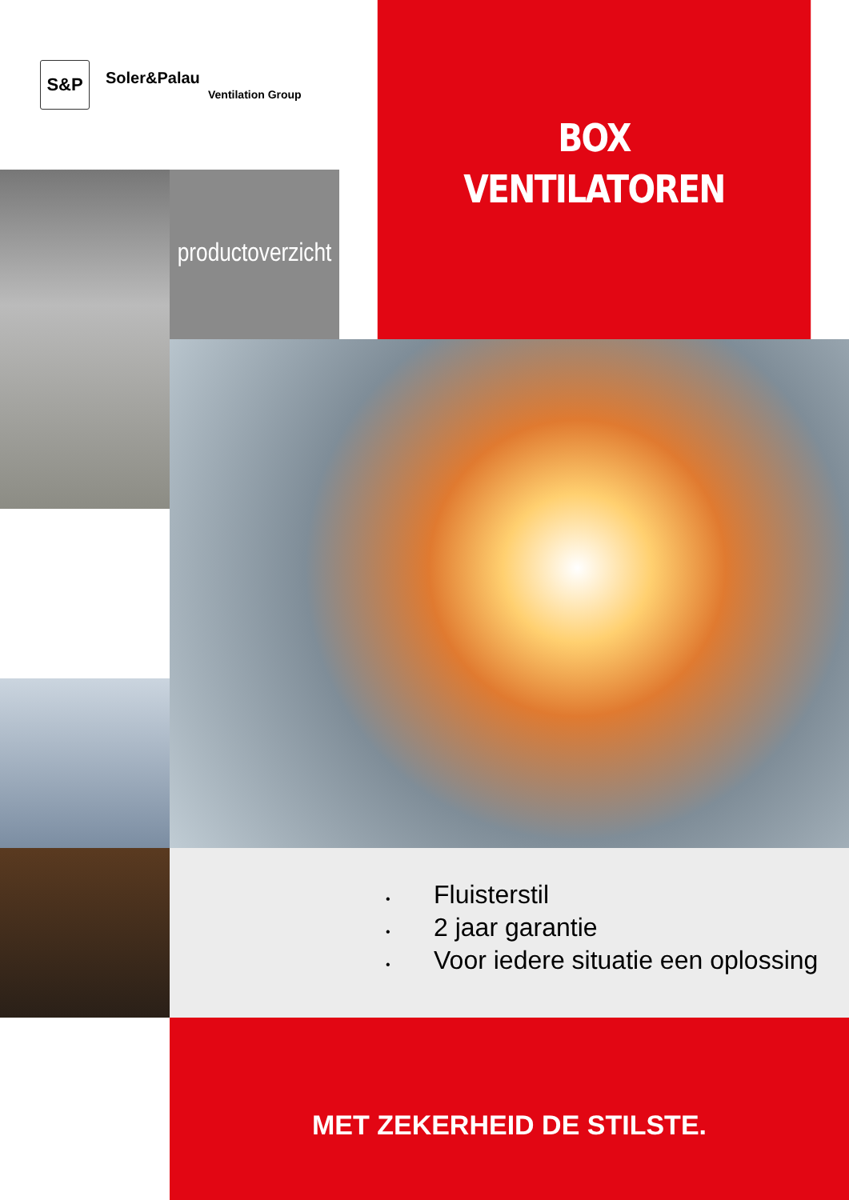S&P
Soler&Palau
Ventilation Group
BOX
VENTILATOREN
productoverzicht
• Fluisterstil
• 2 jaar garantie
• Voor iedere situatie een oplossing
MET ZEKERHEID DE STILSTE.